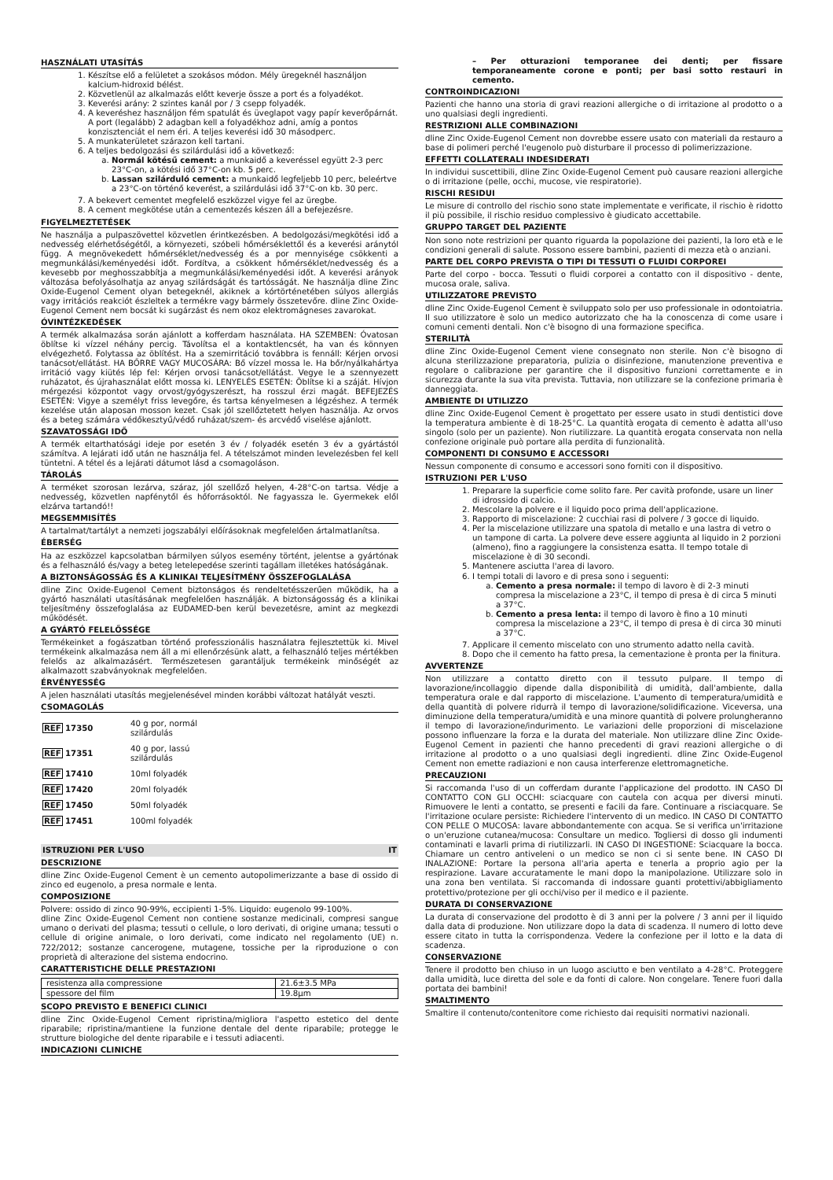HASZNÁLATI UTASÍTÁS
1. Készítse elő a felületet a szokásos módon. Mély üregeknél használjon kalcium-hidroxid bélést.
2. Közvetlenül az alkalmazás előtt keverje össze a port és a folyadékot.
3. Keverési arány: 2 szintes kanál por / 3 csepp folyadék.
4. A keveréshez használjon fém spatulát és üveglapot vagy papír keverőpárnát. A port (legalább) 2 adagban kell a folyadékhoz adni, amíg a pontos konzisztenciát el nem éri. A teljes keverési idő 30 másodperc.
5. A munkaterületet szárazon kell tartani.
6. A teljes bedolgozási és szilárdulási idő a következő:
a. Normál kötésű cement: a munkaidő a keveréssel együtt 2-3 perc 23°C-on, a kötési idő 37°C-on kb. 5 perc.
b. Lassan szilárduló cement: a munkaidő legfeljebb 10 perc, beleértve a 23°C-on történő keverést, a szilárdulási idő 37°C-on kb. 30 perc.
7. A bekevert cementet megfelelő eszközzel vigye fel az üregbe.
8. A cement megkötése után a cementezés készen áll a befejezésre.
FIGYELMEZTETÉSEK
Ne használja a pulpaszövettel közvetlen érintkezésben. A bedolgozási/megkötési idő a nedvesség elérhetőségétől, a környezeti, szóbeli hőmérséklettől és a keverési aránytól függ. A megnövekedett hőmérséklet/nedvesség és a por mennyisége csökkenti a megmunkálási/keményedési időt. Fordítva, a csökkent hőmérséklet/nedvesség és a kevesebb por meghosszabbítja a megmunkálási/keményedési időt. A keverési arányok változása befolyásolhatja az anyag szilárdságát és tartósságát. Ne használja dline Zinc Oxide-Eugenol Cement olyan betegeknél, akiknek a kórtörténetében súlyos allergiás vagy irritációs reakciót észleltek a termékre vagy bármely összetevőre. dline Zinc Oxide-Eugenol Cement nem bocsát ki sugárzást és nem okoz elektromágneses zavarokat.
ÓVINTÉZKEDÉSEK
A termék alkalmazása során ajánlott a kofferdam használata. HA SZEMBEN: Óvatosan öblítse ki vízzel néhány percig. Távolítsa el a kontaktlencsét, ha van és könnyen elvégezhető. Folytassa az öblítést. Ha a szemirritáció továbbra is fennáll: Kérjen orvosi tanácsot/ellátást. HA BŐRRE VAGY MUCOSÁRA: Bő vízzel mossa le. Ha bőr/nyálkahártya irritáció vagy kiütés lép fel: Kérjen orvosi tanácsot/ellátást. Vegye le a szennyezett ruházatot, és újrahasználat előtt mossa ki. LENYELÉS ESETÉN: Öblítse ki a száját. Hívjon mérgezési központot vagy orvost/gyógyszerészt, ha rosszul érzi magát. BEFEJEZÉS ESETÉN: Vigye a személyt friss levegőre, és tartsa kényelmesen a légzéshez. A termék kezelése után alaposan mosson kezet. Csak jól szellőztetett helyen használja. Az orvos és a beteg számára védőkesztyű/védő ruházat/szem- és arcvédő viselése ajánlott.
SZAVATOSSÁGI IDŐ
A termék eltarthatósági ideje por esetén 3 év / folyadék esetén 3 év a gyártástól számítva. A lejárati idő után ne használja fel. A tételszámot minden levelezésben fel kell tüntetni. A tétel és a lejárati dátumot lásd a csomagoláson.
TÁROLÁS
A terméket szorosan lezárva, száraz, jól szellőző helyen, 4-28°C-on tartsa. Védje a nedvesség, közvetlen napfénytől és hőforrásoktól. Ne fagyassza le. Gyermekek elől elzárva tartandó!!
MEGSEMMISÍTÉS
A tartalmat/tartályt a nemzeti jogszabályi előírásoknak megfelelően ártalmatlanítsa.
ÉBERSÉG
Ha az eszközzel kapcsolatban bármilyen súlyos esemény történt, jelentse a gyártónak és a felhasználó és/vagy a beteg letelepedése szerinti tagállam illetékes hatóságának.
A BIZTONSÁGOSSÁG ÉS A KLINIKAI TELJESÍTMÉNY ÖSSZEFOGLALÁSA
dline Zinc Oxide-Eugenol Cement biztonságos és rendeltetésszerűen működik, ha a gyártó használati utasításának megfelelően használják. A biztonságosság és a klinikai teljesítmény összefoglalása az EUDAMED-ben kerül bevezetésre, amint az megkezdi működését.
A GYÁRTÓ FELELŐSSÉGE
Termékeinket a fogászatban történő professzionális használatra fejlesztettük ki. Mivel termékeink alkalmazása nem áll a mi ellenőrzésünk alatt, a felhasználó teljes mértékben felelős az alkalmazásért. Természetesen garantáljuk termékeink minőségét az alkalmazott szabványoknak megfelelően.
ÉRVÉNYESSÉG
A jelen használati utasítás megjelenésével minden korábbi változat hatályát veszti.
CSOMAGOLÁS
| REF 17350 | 40 g por, normál szilárdulás |
| REF 17351 | 40 g por, lassú szilárdulás |
| REF 17410 | 10ml folyadék |
| REF 17420 | 20ml folyadék |
| REF 17450 | 50ml folyadék |
| REF 17451 | 100ml folyadék |
ISTRUZIONI PER L'USO IT
DESCRIZIONE
dline Zinc Oxide-Eugenol Cement è un cemento autopolimerizzante a base di ossido di zinco ed eugenolo, a presa normale e lenta.
COMPOSIZIONE
Polvere: ossido di zinco 90-99%, eccipienti 1-5%. Liquido: eugenolo 99-100%.
dline Zinc Oxide-Eugenol Cement non contiene sostanze medicinali, compresi sangue umano o derivati del plasma; tessuti o cellule, o loro derivati, di origine umana; tessuti o cellule di origine animale, o loro derivati, come indicato nel regolamento (UE) n. 722/2012; sostanze cancerogene, mutagene, tossiche per la riproduzione o con proprietà di alterazione del sistema endocrino.
CARATTERISTICHE DELLE PRESTAZIONI
| resistenza alla compressione | 21.6±3.5 MPa |
| spessore del film | 19.8µm |
SCOPO PREVISTO E BENEFICI CLINICI
dline Zinc Oxide-Eugenol Cement ripristina/migliora l'aspetto estetico del dente riparabile; ripristina/mantiene la funzione dentale del dente riparabile; protegge le strutture biologiche del dente riparabile e i tessuti adiacenti.
INDICAZIONI CLINICHE
– Per otturazioni temporanee dei denti; per fissare temporaneamente corone e ponti; per basi sotto restauri in cemento.
CONTROINDICAZIONI
Pazienti che hanno una storia di gravi reazioni allergiche o di irritazione al prodotto o a uno qualsiasi degli ingredienti.
RESTRIZIONI ALLE COMBINAZIONI
dline Zinc Oxide-Eugenol Cement non dovrebbe essere usato con materiali da restauro a base di polimeri perché l'eugenolo può disturbare il processo di polimerizzazione.
EFFETTI COLLATERALI INDESIDERATI
In individui suscettibili, dline Zinc Oxide-Eugenol Cement può causare reazioni allergiche o di irritazione (pelle, occhi, mucose, vie respiratorie).
RISCHI RESIDUI
Le misure di controllo del rischio sono state implementate e verificate, il rischio è ridotto il più possibile, il rischio residuo complessivo è giudicato accettabile.
GRUPPO TARGET DEL PAZIENTE
Non sono note restrizioni per quanto riguarda la popolazione dei pazienti, la loro età e le condizioni generali di salute. Possono essere bambini, pazienti di mezza età o anziani.
PARTE DEL CORPO PREVISTA O TIPI DI TESSUTI O FLUIDI CORPOREI
Parte del corpo - bocca. Tessuti o fluidi corporei a contatto con il dispositivo - dente, mucosa orale, saliva.
UTILIZZATORE PREVISTO
dline Zinc Oxide-Eugenol Cement è sviluppato solo per uso professionale in odontoiatria. Il suo utilizzatore è solo un medico autorizzato che ha la conoscenza di come usare i comuni cementi dentali. Non c'è bisogno di una formazione specifica.
STERILITÀ
dline Zinc Oxide-Eugenol Cement viene consegnato non sterile. Non c'è bisogno di alcuna sterilizzazione preparatoria, pulizia o disinfezione, manutenzione preventiva e regolare o calibrazione per garantire che il dispositivo funzioni correttamente e in sicurezza durante la sua vita prevista. Tuttavia, non utilizzare se la confezione primaria è danneggiata.
AMBIENTE DI UTILIZZO
dline Zinc Oxide-Eugenol Cement è progettato per essere usato in studi dentistici dove la temperatura ambiente è di 18-25°C. La quantità erogata di cemento è adatta all'uso singolo (solo per un paziente). Non riutilizzare. La quantità erogata conservata non nella confezione originale può portare alla perdita di funzionalità.
COMPONENTI DI CONSUMO E ACCESSORI
Nessun componente di consumo e accessori sono forniti con il dispositivo.
ISTRUZIONI PER L'USO
1. Preparare la superficie come solito fare. Per cavità profonde, usare un liner di idrossido di calcio.
2. Mescolare la polvere e il liquido poco prima dell'applicazione.
3. Rapporto di miscelazione: 2 cucchiai rasi di polvere / 3 gocce di liquido.
4. Per la miscelazione utilizzare una spatola di metallo e una lastra di vetro o un tampone di carta. La polvere deve essere aggiunta al liquido in 2 porzioni (almeno), fino a raggiungere la consistenza esatta. Il tempo totale di miscelazione è di 30 secondi.
5. Mantenere asciutta l'area di lavoro.
6. I tempi totali di lavoro e di presa sono i seguenti:
a. Cemento a presa normale: il tempo di lavoro è di 2-3 minuti compresa la miscelazione a 23°C, il tempo di presa è di circa 5 minuti a 37°C.
b. Cemento a presa lenta: il tempo di lavoro è fino a 10 minuti compresa la miscelazione a 23°C, il tempo di presa è di circa 30 minuti a 37°C.
7. Applicare il cemento miscelato con uno strumento adatto nella cavità.
8. Dopo che il cemento ha fatto presa, la cementazione è pronta per la finitura.
AVVERTENZE
Non utilizzare a contatto diretto con il tessuto pulpare. Il tempo di lavorazione/incollaggio dipende dalla disponibilità di umidità, dall'ambiente, dalla temperatura orale e dal rapporto di miscelazione. L'aumento di temperatura/umidità e della quantità di polvere ridurrà il tempo di lavorazione/solidificazione. Viceversa, una diminuzione della temperatura/umidità e una minore quantità di polvere prolungheranno il tempo di lavorazione/indurimento. Le variazioni delle proporzioni di miscelazione possono influenzare la forza e la durata del materiale. Non utilizzare dline Zinc Oxide-Eugenol Cement in pazienti che hanno precedenti di gravi reazioni allergiche o di irritazione al prodotto o a uno qualsiasi degli ingredienti. dline Zinc Oxide-Eugenol Cement non emette radiazioni e non causa interferenze elettromagnetiche.
PRECAUZIONI
Si raccomanda l'uso di un cofferdam durante l'applicazione del prodotto. IN CASO DI CONTATTO CON GLI OCCHI: sciacquare con cautela con acqua per diversi minuti. Rimuovere le lenti a contatto, se presenti e facili da fare. Continuare a risciacquare. Se l'irritazione oculare persiste: Richiedere l'intervento di un medico. IN CASO DI CONTATTO CON PELLE O MUCOSA: lavare abbondantemente con acqua. Se si verifica un'irritazione o un'eruzione cutanea/mucosa: Consultare un medico. Togliersi di dosso gli indumenti contaminati e lavarli prima di riutilizzarli. IN CASO DI INGESTIONE: Sciacquare la bocca. Chiamare un centro antiveleni o un medico se non ci si sente bene. IN CASO DI INALAZIONE: Portare la persona all'aria aperta e tenerla a proprio agio per la respirazione. Lavare accuratamente le mani dopo la manipolazione. Utilizzare solo in una zona ben ventilata. Si raccomanda di indossare guanti protettivi/abbigliamento protettivo/protezione per gli occhi/viso per il medico e il paziente.
DURATA DI CONSERVAZIONE
La durata di conservazione del prodotto è di 3 anni per la polvere / 3 anni per il liquido dalla data di produzione. Non utilizzare dopo la data di scadenza. Il numero di lotto deve essere citato in tutta la corrispondenza. Vedere la confezione per il lotto e la data di scadenza.
CONSERVAZIONE
Tenere il prodotto ben chiuso in un luogo asciutto e ben ventilato a 4-28°C. Proteggere dalla umidità, luce diretta del sole e da fonti di calore. Non congelare. Tenere fuori dalla portata dei bambini!
SMALTIMENTO
Smaltire il contenuto/contenitore come richiesto dai requisiti normativi nazionali.